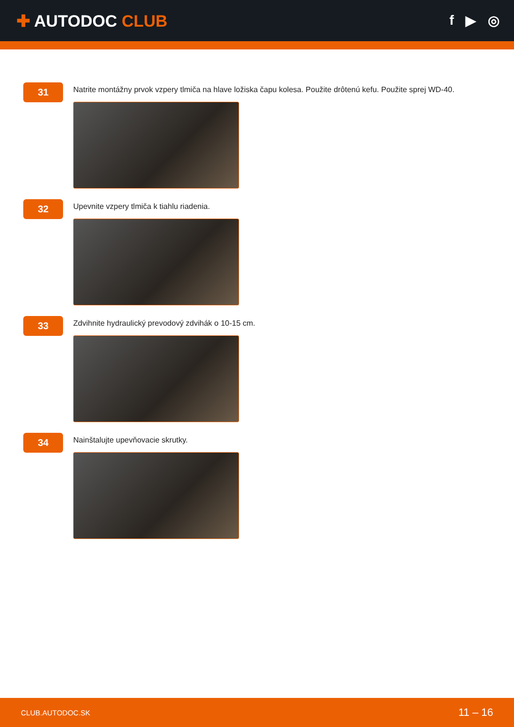✚ AUTODOC CLUB
f ▶ ◎
31
Natrite montážny prvok vzpery tlmiča na hlave ložiska čapu kolesa. Použite drôtenú kefu. Použite sprej WD-40.
32
Upevnite vzpery tlmiča k tiahlu riadenia.
33
Zdvihnite hydraulický prevodový zdvihák o 10-15 cm.
34
Nainštalujte upevňovacie skrutky.
CLUB.AUTODOC.SK 11 – 16